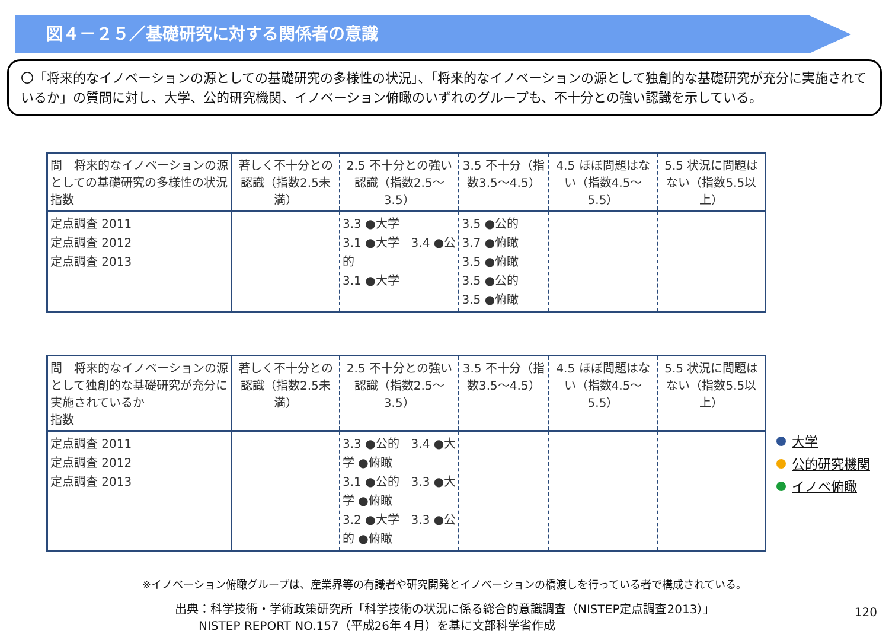図４－２５／基礎研究に対する関係者の意識
〇「将来的なイノベーションの源としての基礎研究の多様性の状況」、「将来的なイノベーションの源として独創的な基礎研究が充分に実施されているか」の質問に対し、大学、公的研究機関、イノベーション俯瞰のいずれのグループも、不十分との強い認識を示している。
| 問 将来的なイノベーションの源としての基礎研究の多様性の状況 指数 | 著しく不十分との認識（指数2.5未満） | 2.5 不十分との強い認識（指数2.5～3.5） | 3.5 不十分（指数3.5～4.5） | 4.5 ほぼ問題はない（指数4.5～5.5） | 5.5 状況に問題はない（指数5.5以上） |
| --- | --- | --- | --- | --- | --- |
| 定点調査 2011 定点調査 2012 定点調査 2013 | | 3.3 ●大学 3.1 ●大学 3.4 ●公的 3.1 ●大学 | 3.5 ●公的 3.7 ●俯瞰 3.5 ●俯瞰 3.5 ●公的 3.5 ●俯瞰 | | |
| 問 将来的なイノベーションの源として独創的な基礎研究が充分に実施されているか 指数 | 著しく不十分との認識（指数2.5未満） | 2.5 不十分との強い認識（指数2.5～3.5） | 3.5 不十分（指数3.5～4.5） | 4.5 ほぼ問題はない（指数4.5～5.5） | 5.5 状況に問題はない（指数5.5以上） |
| --- | --- | --- | --- | --- | --- |
| 定点調査 2011 定点調査 2012 定点調査 2013 | | 3.3 ●公的 3.4 ●大学 ●俯瞰 3.1 ●公的 3.3 ●大学 ●俯瞰 3.2 ●大学 3.3 ●公的 ●俯瞰 | | | |
大学
公的研究機関
イノベ俯瞰
※イノベーション俯瞰グループは、産業界等の有識者や研究開発とイノベーションの橋渡しを行っている者で構成されている。
出典：科学技術・学術政策研究所「科学技術の状況に係る総合的意識調査（NISTEP定点調査2013）」
　　NISTEP REPORT NO.157（平成26年４月）を基に文部科学省作成
120